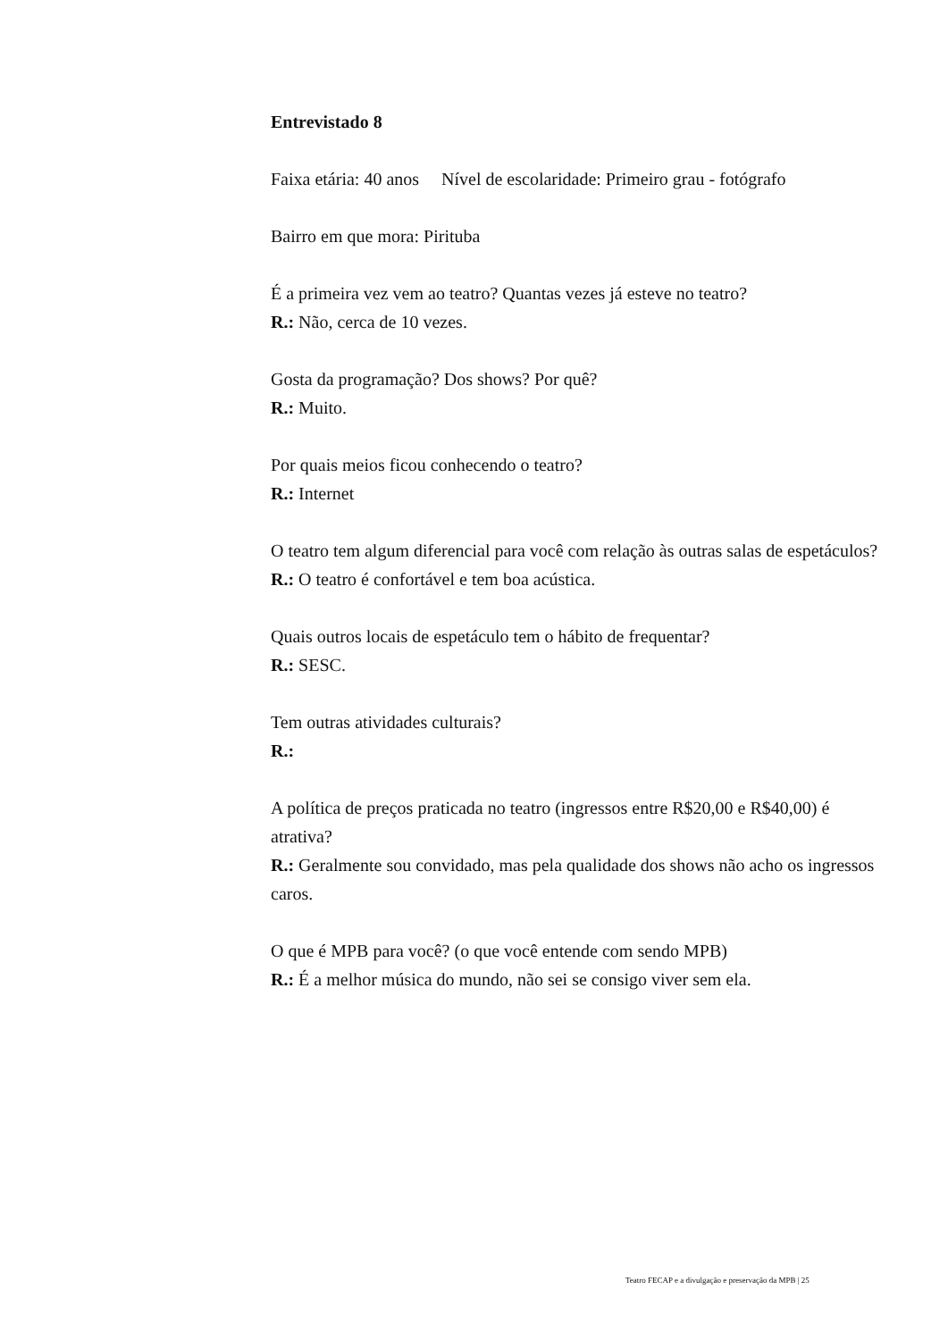Entrevistado 8
Faixa etária: 40 anos Nível de escolaridade: Primeiro grau - fotógrafo
Bairro em que mora: Pirituba
É a primeira vez vem ao teatro? Quantas vezes já esteve no teatro?
R.: Não, cerca de 10 vezes.
Gosta da programação? Dos shows? Por quê?
R.: Muito.
Por quais meios ficou conhecendo o teatro?
R.: Internet
O teatro tem algum diferencial para você com relação às outras salas de espetáculos?
R.: O teatro é confortável e tem boa acústica.
Quais outros locais de espetáculo tem o hábito de frequentar?
R.: SESC.
Tem outras atividades culturais?
R.:
A política de preços praticada no teatro (ingressos entre R$20,00 e R$40,00) é atrativa?
R.: Geralmente sou convidado, mas pela qualidade dos shows não acho os ingressos caros.
O que é MPB para você? (o que você entende com sendo MPB)
R.: É a melhor música do mundo, não sei se consigo viver sem ela.
Teatro FECAP e a divulgação e preservação da MPB | 25